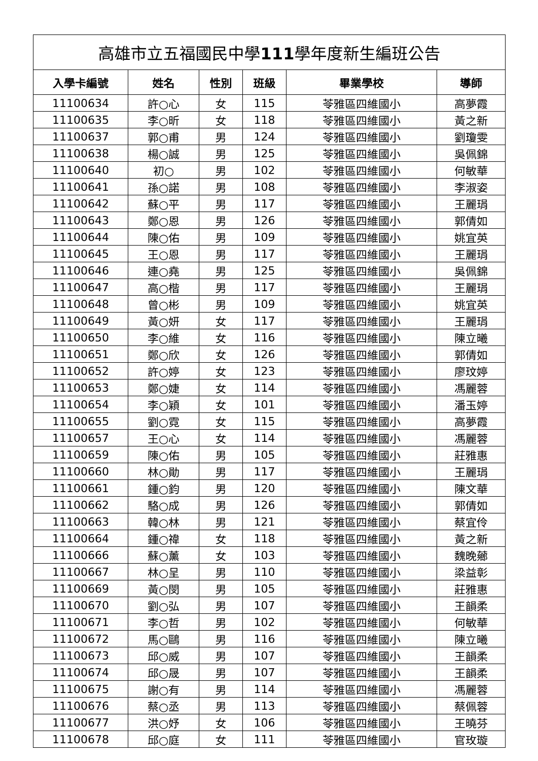| 高雄市立五福國民中學 111 學年度新生編班公告 | | | | | |
| 入學卡編號 | 姓名 | 性別 | 班級 | 畢業學校 | 導師 |
| 11100634 | 許○心 | 女 | 115 | 苓雅區四維國小 | 高夢霞 |
| 11100635 | 李○昕 | 女 | 118 | 苓雅區四維國小 | 黃之新 |
| 11100637 | 郭○甫 | 男 | 124 | 苓雅區四維國小 | 劉瓊雯 |
| 11100638 | 楊○誠 | 男 | 125 | 苓雅區四維國小 | 吳佩錦 |
| 11100640 | 初○ | 男 | 102 | 苓雅區四維國小 | 何敏華 |
| 11100641 | 孫○諾 | 男 | 108 | 苓雅區四維國小 | 李淑姿 |
| 11100642 | 蘇○平 | 男 | 117 | 苓雅區四維國小 | 王麗琄 |
| 11100643 | 鄭○恩 | 男 | 126 | 苓雅區四維國小 | 郭倩如 |
| 11100644 | 陳○佑 | 男 | 109 | 苓雅區四維國小 | 姚宜英 |
| 11100645 | 王○恩 | 男 | 117 | 苓雅區四維國小 | 王麗琄 |
| 11100646 | 連○堯 | 男 | 125 | 苓雅區四維國小 | 吳佩錦 |
| 11100647 | 高○楷 | 男 | 117 | 苓雅區四維國小 | 王麗琄 |
| 11100648 | 曾○彬 | 男 | 109 | 苓雅區四維國小 | 姚宜英 |
| 11100649 | 黃○妍 | 女 | 117 | 苓雅區四維國小 | 王麗琄 |
| 11100650 | 李○維 | 女 | 116 | 苓雅區四維國小 | 陳立曦 |
| 11100651 | 鄭○欣 | 女 | 126 | 苓雅區四維國小 | 郭倩如 |
| 11100652 | 許○婷 | 女 | 123 | 苓雅區四維國小 | 廖玟婷 |
| 11100653 | 鄭○婕 | 女 | 114 | 苓雅區四維國小 | 馮麗蓉 |
| 11100654 | 李○穎 | 女 | 101 | 苓雅區四維國小 | 潘玉婷 |
| 11100655 | 劉○霓 | 女 | 115 | 苓雅區四維國小 | 高夢霞 |
| 11100657 | 王○心 | 女 | 114 | 苓雅區四維國小 | 馮麗蓉 |
| 11100659 | 陳○佑 | 男 | 105 | 苓雅區四維國小 | 莊雅惠 |
| 11100660 | 林○勛 | 男 | 117 | 苓雅區四維國小 | 王麗琄 |
| 11100661 | 鍾○鈞 | 男 | 120 | 苓雅區四維國小 | 陳文華 |
| 11100662 | 駱○成 | 男 | 126 | 苓雅區四維國小 | 郭倩如 |
| 11100663 | 韓○林 | 男 | 121 | 苓雅區四維國小 | 蔡宜伶 |
| 11100664 | 鍾○禕 | 女 | 118 | 苓雅區四維國小 | 黃之新 |
| 11100666 | 蘇○薰 | 女 | 103 | 苓雅區四維國小 | 魏晚薌 |
| 11100667 | 林○呈 | 男 | 110 | 苓雅區四維國小 | 梁益彰 |
| 11100669 | 黃○閔 | 男 | 105 | 苓雅區四維國小 | 莊雅惠 |
| 11100670 | 劉○弘 | 男 | 107 | 苓雅區四維國小 | 王韻柔 |
| 11100671 | 李○哲 | 男 | 102 | 苓雅區四維國小 | 何敏華 |
| 11100672 | 馬○鷗 | 男 | 116 | 苓雅區四維國小 | 陳立曦 |
| 11100673 | 邱○威 | 男 | 107 | 苓雅區四維國小 | 王韻柔 |
| 11100674 | 邱○晟 | 男 | 107 | 苓雅區四維國小 | 王韻柔 |
| 11100675 | 謝○有 | 男 | 114 | 苓雅區四維國小 | 馮麗蓉 |
| 11100676 | 蔡○丞 | 男 | 113 | 苓雅區四維國小 | 蔡佩蓉 |
| 11100677 | 洪○妤 | 女 | 106 | 苓雅區四維國小 | 王曉芬 |
| 11100678 | 邱○庭 | 女 | 111 | 苓雅區四維國小 | 官玫璇 |